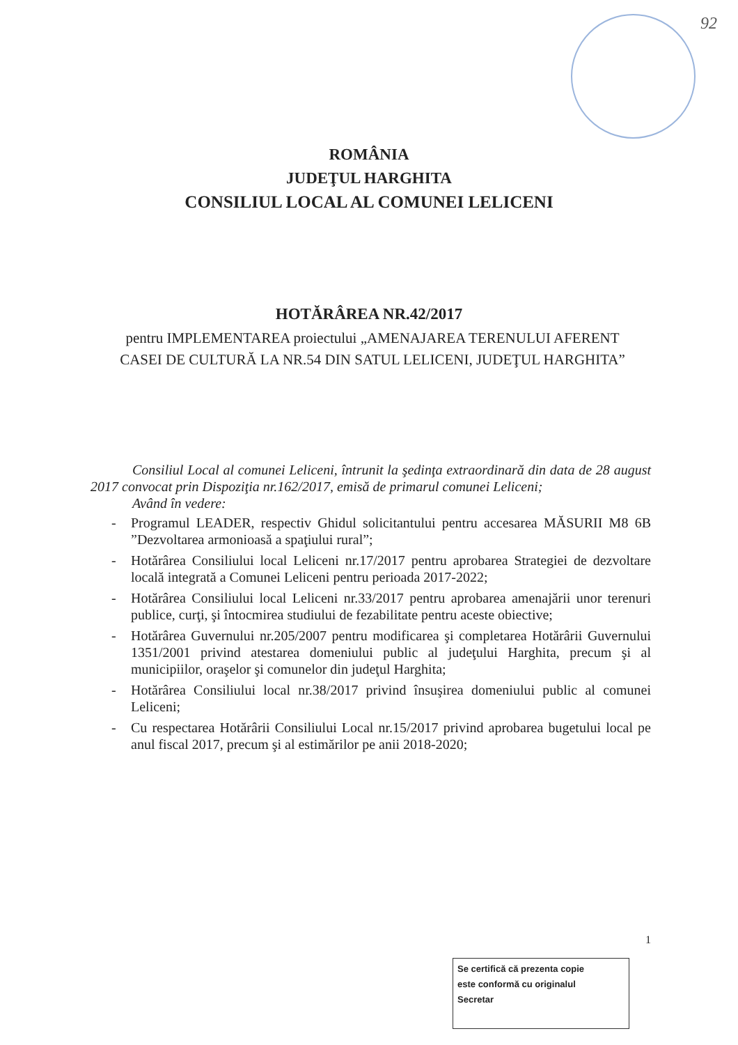92
ROMÂNIA
JUDEŢUL HARGHITA
CONSILIUL LOCAL AL COMUNEI LELICENI
HOTĂRÂREA NR.42/2017
pentru IMPLEMENTAREA proiectului „AMENAJAREA TERENULUI AFERENT CASEI DE CULTURĂ LA NR.54 DIN SATUL LELICENI, JUDEŢUL HARGHITA”
Consiliul Local al comunei Leliceni, întrunit la şedinţa extraordinară din data de 28 august 2017 convocat prin Dispoziţia nr.162/2017, emisă de primarul comunei Leliceni;
Având în vedere:
- Programul LEADER, respectiv Ghidul solicitantului pentru accesarea MĂSURII M8 6B ”Dezvoltarea armonioasă a spaţiului rural”;
- Hotărârea Consiliului local Leliceni nr.17/2017 pentru aprobarea Strategiei de dezvoltare locală integrată a Comunei Leliceni pentru perioada 2017-2022;
- Hotărârea Consiliului local Leliceni nr.33/2017 pentru aprobarea amenajării unor terenuri publice, curţi, şi întocmirea studiului de fezabilitate pentru aceste obiective;
- Hotărârea Guvernului nr.205/2007 pentru modificarea şi completarea Hotărârii Guvernului 1351/2001 privind atestarea domeniului public al judeţului Harghita, precum şi al municipiilor, oraşelor şi comunelor din judeţul Harghita;
- Hotărârea Consiliului local nr.38/2017 privind însuşirea domeniului public al comunei Leliceni;
- Cu respectarea Hotărârii Consiliului Local nr.15/2017 privind aprobarea bugetului local pe anul fiscal 2017, precum şi al estimărilor pe anii 2018-2020;
1
Se certifică că prezenta copie
este conformă cu originalul
Secretar